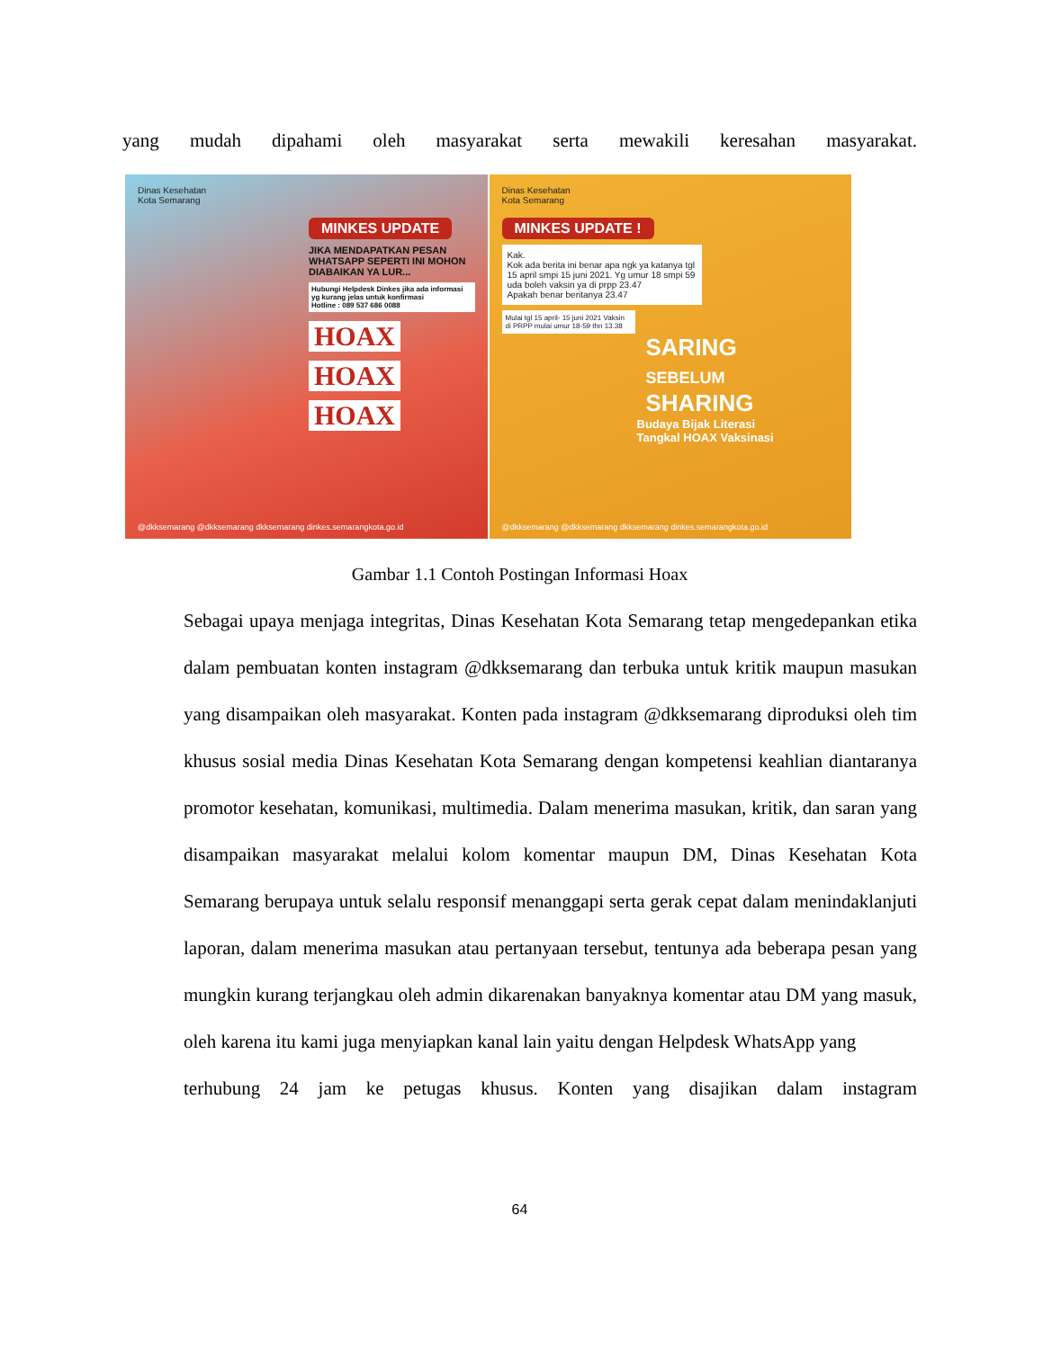yang mudah dipahami oleh masyarakat serta mewakili keresahan masyarakat.
Dinas Kesehatan
Kota Semarang
MINKES UPDATE
JIKA MENDAPATKAN PESAN WHATSAPP SEPERTI INI MOHON DIABAIKAN YA LUR...
Hubungi Helpdesk Dinkes jika ada informasi yg kurang jelas untuk konfirmasi
Hotline : 089 537 686 0088
HOAX HOAX HOAX
@dkksemarang @dkksemarang dkksemarang dinkes.semarangkota.go.id
Dinas Kesehatan
Kota Semarang
MINKES UPDATE !
Kak.
Kok ada berita ini benar apa ngk ya katanya tgl 15 april smpi 15 juni 2021. Yg umur 18 smpi 59 uda boleh vaksin ya di prpp 23.47
Apakah benar beritanya 23.47
Mulai tgl 15 april- 15 juni 2021 Vaksin di PRPP mulai umur 18-59 thn 13.38
SARING
SEBELUM
SHARING
Budaya Bijak Literasi
Tangkal HOAX Vaksinasi
@dkksemarang @dkksemarang dkksemarang dinkes.semarangkota.go.id
Gambar 1.1 Contoh Postingan Informasi Hoax
Sebagai upaya menjaga integritas, Dinas Kesehatan Kota Semarang tetap mengedepankan etika dalam pembuatan konten instagram @dkksemarang dan terbuka untuk kritik maupun masukan yang disampaikan oleh masyarakat. Konten pada instagram @dkksemarang diproduksi oleh tim khusus sosial media Dinas Kesehatan Kota Semarang dengan kompetensi keahlian diantaranya promotor kesehatan, komunikasi, multimedia. Dalam menerima masukan, kritik, dan saran yang disampaikan masyarakat melalui kolom komentar maupun DM, Dinas Kesehatan Kota Semarang berupaya untuk selalu responsif menanggapi serta gerak cepat dalam menindaklanjuti laporan, dalam menerima masukan atau pertanyaan tersebut, tentunya ada beberapa pesan yang mungkin kurang terjangkau oleh admin dikarenakan banyaknya komentar atau DM yang masuk, oleh karena itu kami juga menyiapkan kanal lain yaitu dengan Helpdesk WhatsApp yang
terhubung 24 jam ke petugas khusus. Konten yang disajikan dalam instagram
64